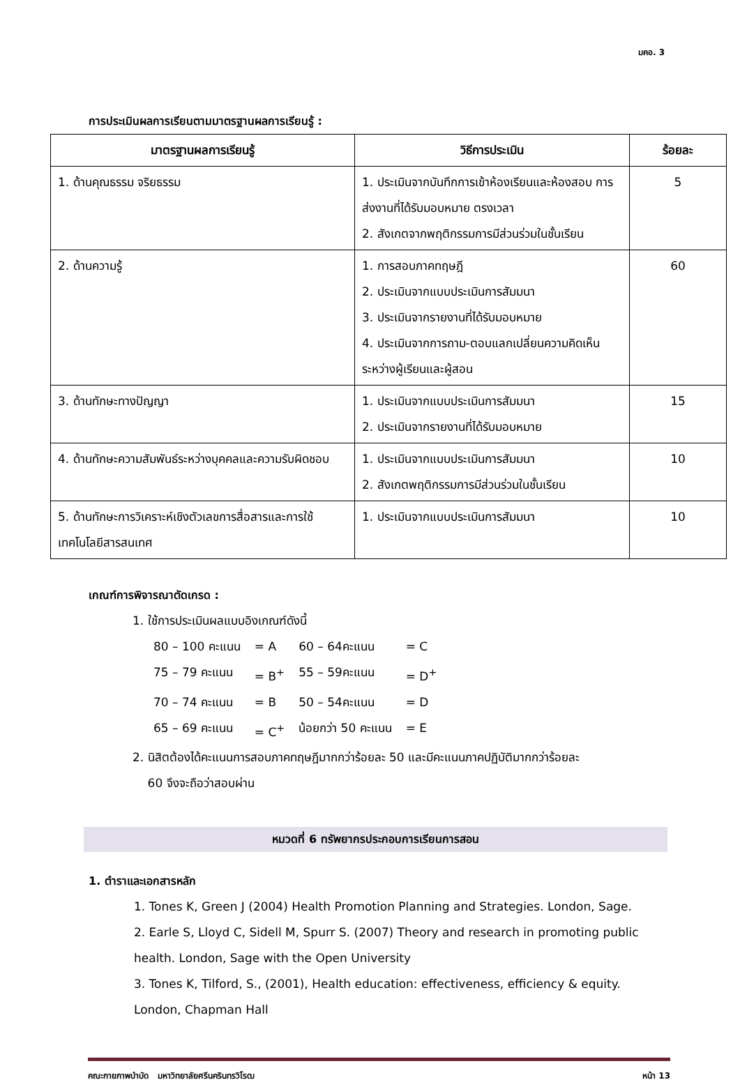มคอ. 3
การประเมินผลการเรียนตามมาตรฐานผลการเรียนรู้ :
| มาตรฐานผลการเรียนรู้ | วิธีการประเมิน | ร้อยละ |
| --- | --- | --- |
| 1. ด้านคุณธรรม จริยธรรม | 1. ประเมินจากบันทึกการเข้าห้องเรียนและห้องสอบ การ ส่งงานที่ได้รับมอบหมาย ตรงเวลา 2. สังเกตจากพฤติกรรมการมีส่วนร่วมในชั้นเรียน | 5 |
| 2. ด้านความรู้ | 1. การสอบภาคทฤษฎี 2. ประเมินจากแบบประเมินการสัมมนา 3. ประเมินจากรายงานที่ได้รับมอบหมาย 4. ประเมินจากการถาม-ตอบแลกเปลี่ยนความคิดเห็นระหว่างผู้เรียนและผู้สอน | 60 |
| 3. ด้านทักษะทางปัญญา | 1. ประเมินจากแบบประเมินการสัมมนา 2. ประเมินจากรายงานที่ได้รับมอบหมาย | 15 |
| 4. ด้านทักษะความสัมพันธ์ระหว่างบุคคลและความรับผิดชอบ | 1. ประเมินจากแบบประเมินการสัมมนา 2. สังเกตพฤติกรรมการมีส่วนร่วมในชั้นเรียน | 10 |
| 5. ด้านทักษะการวิเคราะห์เชิงตัวเลขการสื่อสารและการใช้เทคโนโลยีสารสนเทศ | 1. ประเมินจากแบบประเมินการสัมมนา | 10 |
เกณฑ์การพิจารณาตัดเกรด :
1. ใช้การประเมินผลแบบอิงเกณฑ์ดังนี้
| 80 – 100 คะแนน | = A | 60 – 64คะแนน | = C |
| 75 – 79 คะแนน | = B<sup>+</sup> | 55 – 59คะแนน | = D<sup>+</sup> |
| 70 – 74 คะแนน | = B | 50 – 54คะแนน | = D |
| 65 – 69 คะแนน | = C<sup>+</sup> | น้อยกว่า 50 คะแนน | = E |
2. นิสิตต้องได้คะแนนการสอบภาคทฤษฎีมากกว่าร้อยละ 50 และมีคะแนนภาคปฏิบัติมากกว่าร้อยละ
60 จึงจะถือว่าสอบผ่าน
หมวดที่ 6 ทรัพยากรประกอบการเรียนการสอน
1. ตำราและเอกสารหลัก
1. Tones K, Green J (2004) Health Promotion Planning and Strategies. London, Sage.
2. Earle S, Lloyd C, Sidell M, Spurr S. (2007) Theory and research in promoting public health. London, Sage with the Open University
3. Tones K, Tilford, S., (2001), Health education: effectiveness, efficiency & equity. London, Chapman Hall
คณะกายภาพบำบัด มหาวิทยาลัยศรีนครินทรวิโรฒ หน้า 13